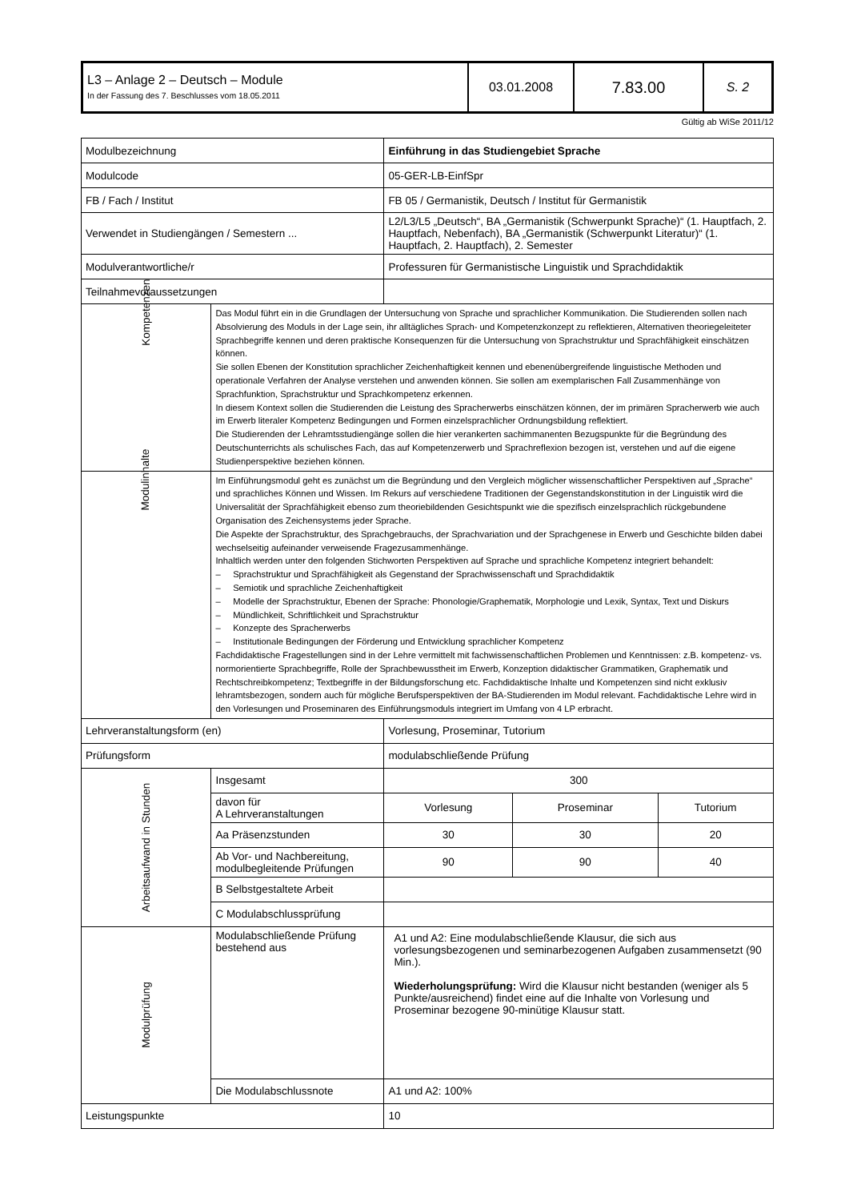| L3 – Anlage 2 – Deutsch – Module In der Fassung des 7. Beschlusses vom 18.05.2011 | 03.01.2008 | 7.83.00 | S. 2 |
Gültig ab WiSe 2011/12
| Modulbezeichnung | | Einführung in das Studiengebiet Sprache | | |
| Modulcode | | 05-GER-LB-EinfSpr | | |
| FB / Fach / Institut | | FB 05 / Germanistik, Deutsch / Institut für Germanistik | | |
| Verwendet in Studiengängen / Semestern ... | | L2/L3/L5 „Deutsch“, BA „Germanistik (Schwerpunkt Sprache)“ (1. Hauptfach, 2. Hauptfach, Nebenfach), BA „Germanistik (Schwerpunkt Literatur)“ (1. Hauptfach, 2. Hauptfach), 2. Semester | | |
| Modulverantwortliche/r | | Professuren für Germanistische Linguistik und Sprachdidaktik | | |
| Teilnahmevoraussetzungen | | | | |
| Kompetenzen | Das Modul führt ein in die Grundlagen der Untersuchung von Sprache und sprachlicher Kommunikation. Die Studierenden sollen nach Absolvierung des Moduls in der Lage sein, ihr alltägliches Sprach- und Kompetenzkonzept zu reflektieren, Alternativen theoriegeleiteter Sprachbegriffe kennen und deren praktische Konsequenzen für die Untersuchung von Sprachstruktur und Sprachfähigkeit einschätzen können. Sie sollen Ebenen der Konstitution sprachlicher Zeichenhaftigkeit kennen und ebenenübergreifende linguistische Methoden und operationale Verfahren der Analyse verstehen und anwenden können. Sie sollen am exemplarischen Fall Zusammenhänge von Sprachfunktion, Sprachstruktur und Sprachkompetenz erkennen. In diesem Kontext sollen die Studierenden die Leistung des Spracherwerbs einschätzen können, der im primären Spracherwerb wie auch im Erwerb literaler Kompetenz Bedingungen und Formen einzelsprachlicher Ordnungsbildung reflektiert. Die Studierenden der Lehramtsstudiengänge sollen die hier verankerten sachimmanenten Bezugspunkte für die Begründung des Deutschunterrichts als schulisches Fach, das auf Kompetenzerwerb und Sprachreflexion bezogen ist, verstehen und auf die eigene Studienperspektive beziehen können. | | | |
| Modulinhalte | Im Einführungsmodul geht es zunächst um die Begründung und den Vergleich möglicher wissenschaftlicher Perspektiven auf „Sprache“ und sprachliches Können und Wissen. Im Rekurs auf verschiedene Traditionen der Gegenstandskonstitution in der Linguistik wird die Universalität der Sprachfähigkeit ebenso zum theoriebildenden Gesichtspunkt wie die spezifisch einzelsprachlich rückgebundene Organisation des Zeichensystems jeder Sprache. Die Aspekte der Sprachstruktur, des Sprachgebrauchs, der Sprachvariation und der Sprachgenese in Erwerb und Geschichte bilden dabei wechselseitig aufeinander verweisende Fragezusammenhänge. Inhaltlich werden unter den folgenden Stichworten Perspektiven auf Sprache und sprachliche Kompetenz integriert behandelt: – Sprachstruktur und Sprachfähigkeit als Gegenstand der Sprachwissenschaft und Sprachdidaktik – Semiotik und sprachliche Zeichenhaftigkeit – Modelle der Sprachstruktur, Ebenen der Sprache: Phonologie/Graphematik, Morphologie und Lexik, Syntax, Text und Diskurs – Mündlichkeit, Schriftlichkeit und Sprachstruktur – Konzepte des Spracherwerbs – Institutionale Bedingungen der Förderung und Entwicklung sprachlicher Kompetenz Fachdidaktische Fragestellungen sind in der Lehre vermittelt mit fachwissenschaftlichen Problemen und Kenntnissen: z.B. kompetenz- vs. normorientierte Sprachbegriffe, Rolle der Sprachbewusstheit im Erwerb, Konzeption didaktischer Grammatiken, Graphematik und Rechtschreibkompetenz; Textbegriffe in der Bildungsforschung etc. Fachdidaktische Inhalte und Kompetenzen sind nicht exklusiv lehramtsbezogen, sondern auch für mögliche Berufsperspektiven der BA-Studierenden im Modul relevant. Fachdidaktische Lehre wird in den Vorlesungen und Proseminaren des Einführungsmoduls integriert im Umfang von 4 LP erbracht. | | | |
| Lehrveranstaltungsform (en) | | Vorlesung, Proseminar, Tutorium | | |
| Prüfungsform | | modulabschließende Prüfung | | |
| Arbeitsaufwand in Stunden | Insgesamt | 300 | | |
| | davon für A Lehrveranstaltungen | Vorlesung | Proseminar | Tutorium |
| | Aa Präsenzstunden | 30 | 30 | 20 |
| | Ab Vor- und Nachbereitung, modulbegleitende Prüfungen | 90 | 90 | 40 |
| | B Selbstgestaltete Arbeit | | | |
| | C Modulabschlussprüfung | | | |
| Modulprüfung | Modulabschließende Prüfung bestehend aus | A1 und A2: Eine modulabschließende Klausur, die sich aus vorlesungsbezogenen und seminarbezogenen Aufgaben zusammensetzt (90 Min.). Wiederholungsprüfung: Wird die Klausur nicht bestanden (weniger als 5 Punkte/ausreichend) findet eine auf die Inhalte von Vorlesung und Proseminar bezogene 90-minütige Klausur statt. | | |
| | Die Modulabschlussnote | A1 und A2: 100% | | |
| Leistungspunkte | | 10 | | |